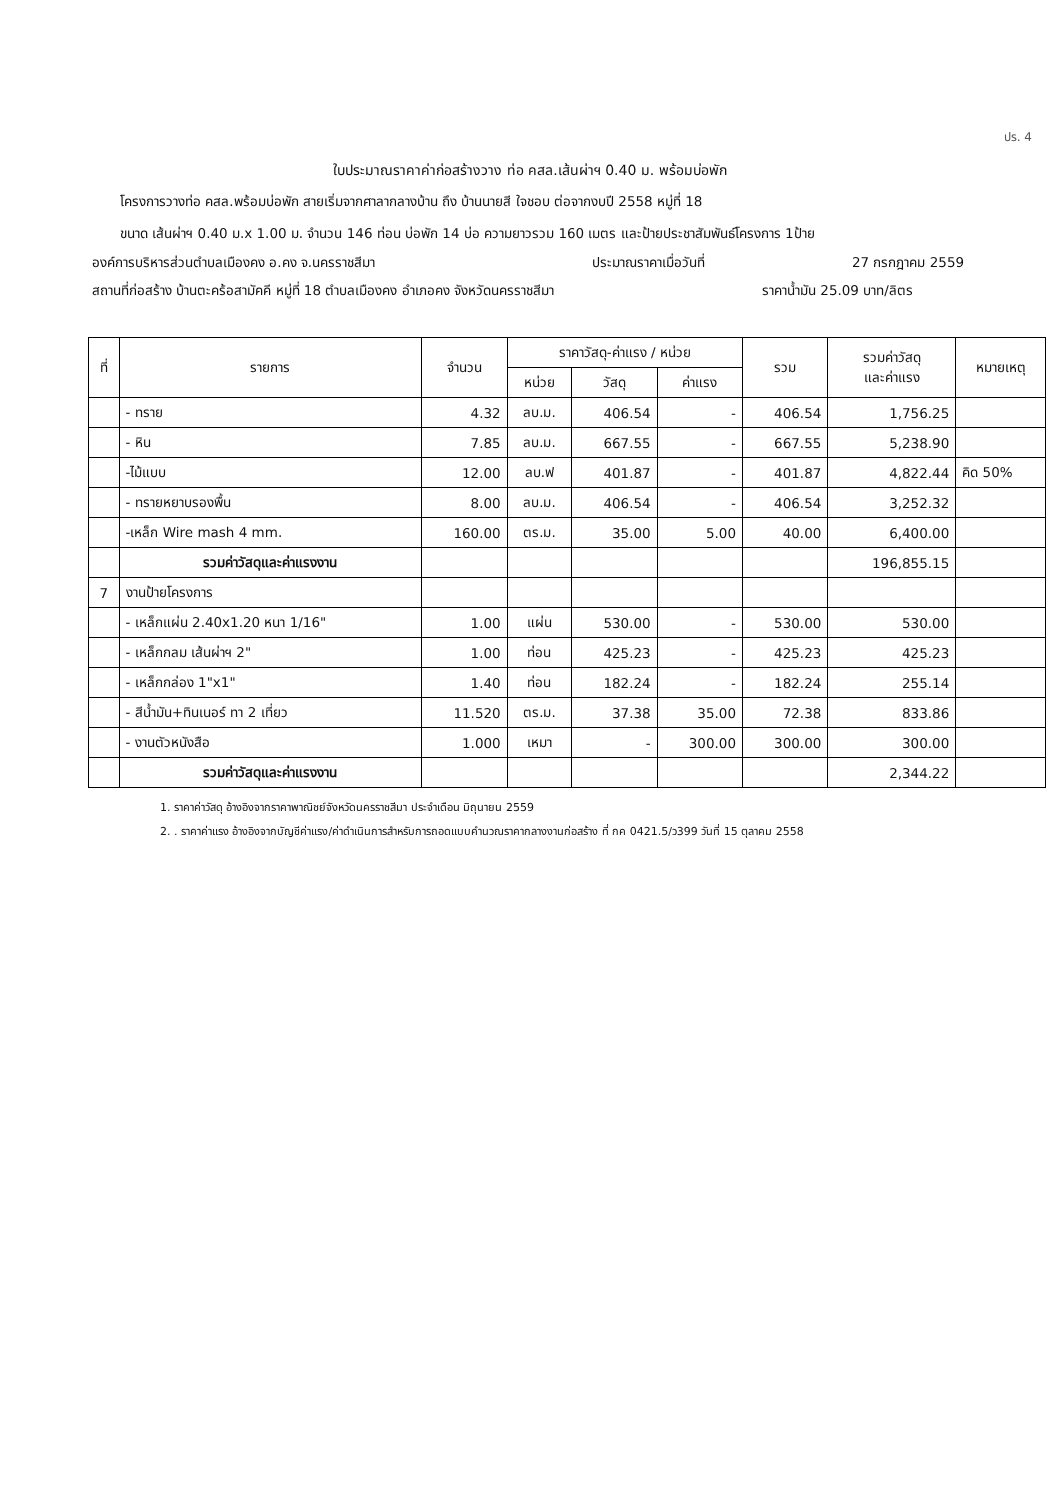ปร. 4
ใบประมาณราคาค่าก่อสร้างวาง ท่อ คสล.เส้นผ่าฯ 0.40 ม. พร้อมบ่อพัก
โครงการวางท่อ คสล.พร้อมบ่อพัก สายเริ่มจากศาลากลางบ้าน ถึง บ้านนายสี ใจชอบ ต่อจากงบปี 2558 หมู่ที่ 18
ขนาด เส้นผ่าฯ 0.40 ม.x 1.00 ม. จำนวน 146 ท่อน บ่อพัก 14 บ่อ ความยาวรวม 160 เมตร และป้ายประชาสัมพันธ์โครงการ 1ป้าย
องค์การบริหารส่วนตำบลเมืองคง อ.คง จ.นครราชสีมา ประมาณราคาเมื่อวันที่ 27 กรกฎาคม 2559
สถานที่ก่อสร้าง บ้านตะคร้อสามัคคี หมู่ที่ 18 ตำบลเมืองคง อำเภอคง จังหวัดนครราชสีมา ราคาน้ำมัน 25.09 บาท/ลิตร
| ที่ | รายการ | จำนวน | ราคาวัสดุ-ค่าแรง / หน่วย | | | รวม | รวมค่าวัสดุ และค่าแรง | หมายเหตุ |
| --- | --- | --- | --- | --- | --- | --- | --- | --- |
| | | | หน่วย | วัสดุ | ค่าแรง | | | |
| | - ทราย | 4.32 | ลบ.ม. | 406.54 | - | 406.54 | 1,756.25 | |
| | - หิน | 7.85 | ลบ.ม. | 667.55 | - | 667.55 | 5,238.90 | |
| | -ไม้แบบ | 12.00 | ลบ.ฟ | 401.87 | - | 401.87 | 4,822.44 | คิด 50% |
| | - ทรายหยาบรองพื้น | 8.00 | ลบ.ม. | 406.54 | - | 406.54 | 3,252.32 | |
| | -เหล็ก Wire mash 4 mm. | 160.00 | ตร.ม. | 35.00 | 5.00 | 40.00 | 6,400.00 | |
| | รวมค่าวัสดุและค่าแรงงาน | | | | | | 196,855.15 | |
| 7 | งานป้ายโครงการ | | | | | | | |
| | - เหล็กแผ่น 2.40x1.20 หนา 1/16" | 1.00 | แผ่น | 530.00 | - | 530.00 | 530.00 | |
| | - เหล็กกลม เส้นผ่าฯ 2" | 1.00 | ท่อน | 425.23 | - | 425.23 | 425.23 | |
| | - เหล็กกล่อง 1"x1" | 1.40 | ท่อน | 182.24 | - | 182.24 | 255.14 | |
| | - สีน้ำมัน+ทินเนอร์ ทา 2 เที่ยว | 11.520 | ตร.ม. | 37.38 | 35.00 | 72.38 | 833.86 | |
| | - งานตัวหนังสือ | 1.000 | เหมา | - | 300.00 | 300.00 | 300.00 | |
| | รวมค่าวัสดุและค่าแรงงาน | | | | | | 2,344.22 | |
1. ราคาค่าวัสดุ อ้างอิงจากราคาพาณิชย์จังหวัดนครราชสีมา ประจำเดือน มิถุนายน 2559
2. . ราคาค่าแรง อ้างอิงจากบัญชีค่าแรง/ค่าดำเนินการสำหรับการถอดแบบคำนวณราคากลางงานก่อสร้าง ที่ กค 0421.5/ว399 วันที่ 15 ตุลาคม 2558